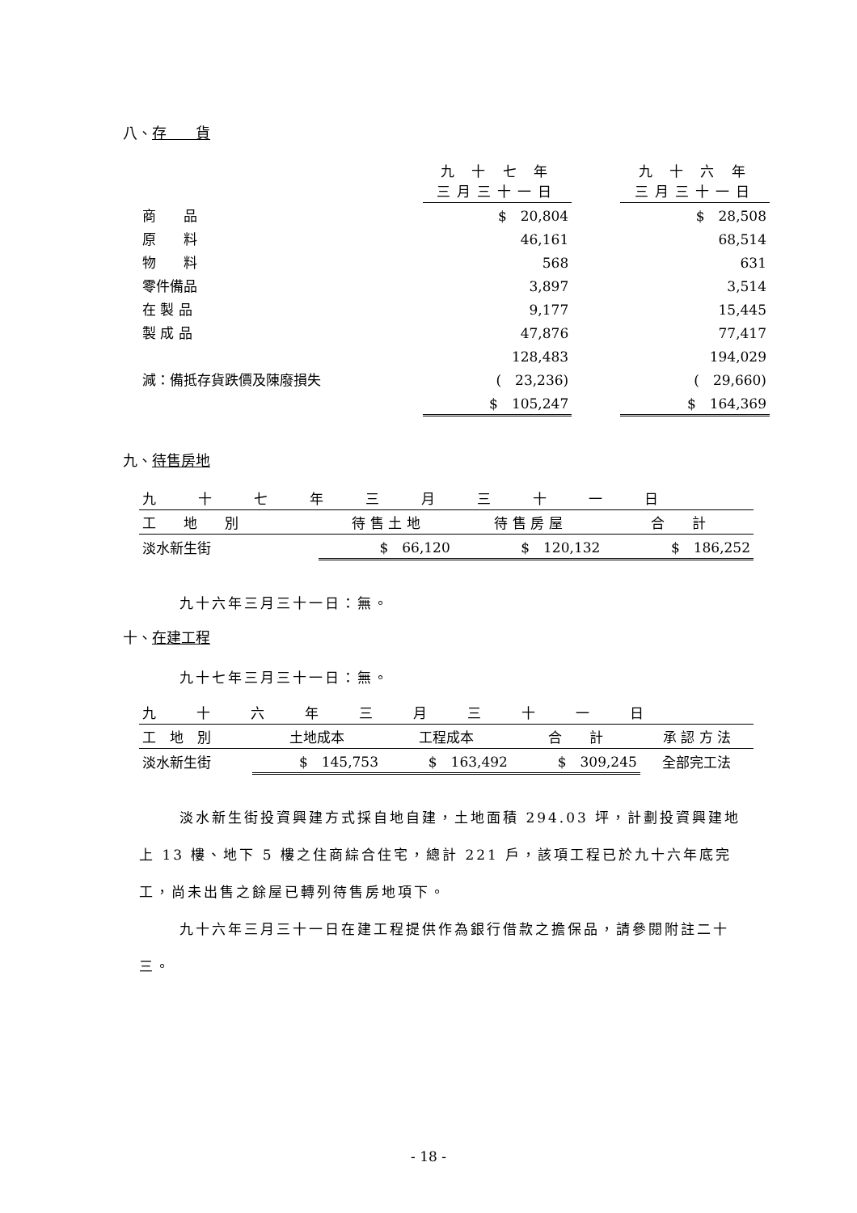八、存　　貨
| | 九 十 七 年 三月三十一日 | | 九 十 六 年 三月三十一日 |
| 商 品 | $ 20,804 | | $ 28,508 |
| 原 料 | 46,161 | | 68,514 |
| 物 料 | 568 | | 631 |
| 零件備品 | 3,897 | | 3,514 |
| 在 製 品 | 9,177 | | 15,445 |
| 製 成 品 | 47,876 | | 77,417 |
| | 128,483 | | 194,029 |
| 減：備抵存貨跌價及陳廢損失 | ( 23,236) | | ( 29,660) |
| | $ 105,247 | | $ 164,369 |
九、待售房地
| 九十七年三月三十一日 | | | |
| --- | --- | --- | --- |
| 工 地 別 | 待 售 土 地 | 待 售 房 屋 | 合 計 |
| 淡水新生街 | $ 66,120 | $ 120,132 | $ 186,252 |
九十六年三月三十一日：無。
十、在建工程
九十七年三月三十一日：無。
| 九十六年三月三十一日 | | | | |
| --- | --- | --- | --- | --- |
| 工 地 別 | 土地成本 | 工程成本 | 合 計 | 承 認 方 法 |
| 淡水新生街 | $ 145,753 | $ 163,492 | $ 309,245 | 全部完工法 |
淡水新生街投資興建方式採自地自建，土地面積 294.03 坪，計劃投資興建地上 13 樓、地下 5 樓之住商綜合住宅，總計 221 戶，該項工程已於九十六年底完工，尚未出售之餘屋已轉列待售房地項下。
九十六年三月三十一日在建工程提供作為銀行借款之擔保品，請參閱附註二十三。
- 18 -